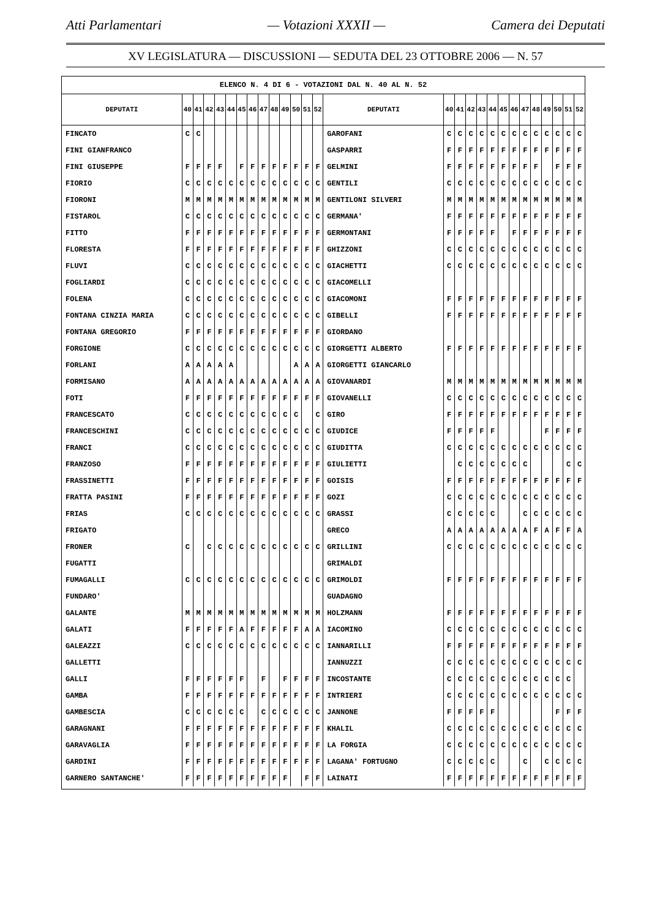Atti Parlamentari — Votazioni XXXII — Camera dei Deputati
XV LEGISLATURA — DISCUSSIONI — SEDUTA DEL 23 OTTOBRE 2006 — N. 57
| ELENCO N. 4 DI 6 - VOTAZIONI DAL N. 40 AL N. 52 | | | | | | | | | | | | | | | | | | | | | | | | | | | |
| DEPUTATI | 40 | 41 | 42 | 43 | 44 | 45 | 46 | 47 | 48 | 49 | 50 | 51 | 52 | DEPUTATI | 40 | 41 | 42 | 43 | 44 | 45 | 46 | 47 | 48 | 49 | 50 | 51 | 52 |
| FINCATO | C | C | | | | | | | | | | | | GAROFANI | C | C | C | C | C | C | C | C | C | C | C | C | C |
| FINI GIANFRANCO | | | | | | | | | | | | | | GASPARRI | F | F | F | F | F | F | F | F | F | F | F | F | F |
| FINI GIUSEPPE | F | F | F | F | | F | F | F | F | F | F | F | F | GELMINI | F | F | F | F | F | F | F | F | F | | F | F | F |
| FIORIO | C | C | C | C | C | C | C | C | C | C | C | C | C | GENTILI | C | C | C | C | C | C | C | C | C | C | C | C | C |
| FIORONI | M | M | M | M | M | M | M | M | M | M | M | M | M | GENTILONI SILVERI | M | M | M | M | M | M | M | M | M | M | M | M | M |
| FISTAROL | C | C | C | C | C | C | C | C | C | C | C | C | C | GERMANA' | F | F | F | F | F | F | F | F | F | F | F | F | F |
| FITTO | F | F | F | F | F | F | F | F | F | F | F | F | F | GERMONTANI | F | F | F | F | F | | F | F | F | F | F | F | F |
| FLORESTA | F | F | F | F | F | F | F | F | F | F | F | F | F | GHIZZONI | C | C | C | C | C | C | C | C | C | C | C | C | C |
| FLUVI | C | C | C | C | C | C | C | C | C | C | C | C | C | GIACHETTI | C | C | C | C | C | C | C | C | C | C | C | C | C |
| FOGLIARDI | C | C | C | C | C | C | C | C | C | C | C | C | C | GIACOMELLI | | | | | | | | | | | | | |
| FOLENA | C | C | C | C | C | C | C | C | C | C | C | C | C | GIACOMONI | F | F | F | F | F | F | F | F | F | F | F | F | F |
| FONTANA CINZIA MARIA | C | C | C | C | C | C | C | C | C | C | C | C | C | GIBELLI | F | F | F | F | F | F | F | F | F | F | F | F | F |
| FONTANA GREGORIO | F | F | F | F | F | F | F | F | F | F | F | F | F | GIORDANO | | | | | | | | | | | | | |
| FORGIONE | C | C | C | C | C | C | C | C | C | C | C | C | C | GIORGETTI ALBERTO | F | F | F | F | F | F | F | F | F | F | F | F | F |
| FORLANI | A | A | A | A | A | | | | | | A | A | A | GIORGETTI GIANCARLO | | | | | | | | | | | | | |
| FORMISANO | A | A | A | A | A | A | A | A | A | A | A | A | A | GIOVANARDI | M | M | M | M | M | M | M | M | M | M | M | M | M |
| FOTI | F | F | F | F | F | F | F | F | F | F | F | F | F | GIOVANELLI | C | C | C | C | C | C | C | C | C | C | C | C | C |
| FRANCESCATO | C | C | C | C | C | C | C | C | C | C | C | | C | GIRO | F | F | F | F | F | F | F | F | F | F | F | F | F |
| FRANCESCHINI | C | C | C | C | C | C | C | C | C | C | C | C | C | GIUDICE | F | F | F | F | F | | | | | F | F | F | F |
| FRANCI | C | C | C | C | C | C | C | C | C | C | C | C | C | GIUDITTA | C | C | C | C | C | C | C | C | C | C | C | C | C |
| FRANZOSO | F | F | F | F | F | F | F | F | F | F | F | F | F | GIULIETTI | | C | C | C | C | C | C | C | | | | C | C |
| FRASSINETTI | F | F | F | F | F | F | F | F | F | F | F | F | F | GOISIS | F | F | F | F | F | F | F | F | F | F | F | F | F |
| FRATTA PASINI | F | F | F | F | F | F | F | F | F | F | F | F | F | GOZI | C | C | C | C | C | C | C | C | C | C | C | C | C |
| FRIAS | C | C | C | C | C | C | C | C | C | C | C | C | C | GRASSI | C | C | C | C | C | | | C | C | C | C | C | C |
| FRIGATO | | | | | | | | | | | | | | GRECO | A | A | A | A | A | A | A | A | F | A | F | F | A |
| FRONER | C | | C | C | C | C | C | C | C | C | C | C | C | GRILLINI | C | C | C | C | C | C | C | C | C | C | C | C | C |
| FUGATTI | | | | | | | | | | | | | | GRIMALDI | | | | | | | | | | | | | |
| FUMAGALLI | C | C | C | C | C | C | C | C | C | C | C | C | C | GRIMOLDI | F | F | F | F | F | F | F | F | F | F | F | F | F |
| FUNDARO' | | | | | | | | | | | | | | GUADAGNO | | | | | | | | | | | | | |
| GALANTE | M | M | M | M | M | M | M | M | M | M | M | M | M | HOLZMANN | F | F | F | F | F | F | F | F | F | F | F | F | F |
| GALATI | F | F | F | F | F | A | F | F | F | F | F | A | A | IACOMINO | C | C | C | C | C | C | C | C | C | C | C | C | C |
| GALEAZZI | C | C | C | C | C | C | C | C | C | C | C | C | C | IANNARILLI | F | F | F | F | F | F | F | F | F | F | F | F | F |
| GALLETTI | | | | | | | | | | | | | | IANNUZZI | C | C | C | C | C | C | C | C | C | C | C | C | C |
| GALLI | F | F | F | F | F | F | | F | | F | F | F | F | INCOSTANTE | C | C | C | C | C | C | C | C | C | C | C | C | |
| GAMBA | F | F | F | F | F | F | F | F | F | F | F | F | F | INTRIERI | C | C | C | C | C | C | C | C | C | C | C | C | C |
| GAMBESCIA | C | C | C | C | C | C | | C | C | C | C | C | C | JANNONE | F | F | F | F | F | | | | | | F | F | F |
| GARAGNANI | F | F | F | F | F | F | F | F | F | F | F | F | F | KHALIL | C | C | C | C | C | C | C | C | C | C | C | C | C |
| GARAVAGLIA | F | F | F | F | F | F | F | F | F | F | F | F | F | LA FORGIA | C | C | C | C | C | C | C | C | C | C | C | C | C |
| GARDINI | F | F | F | F | F | F | F | F | F | F | F | F | F | LAGANA' FORTUGNO | C | C | C | C | C | | | C | | C | C | C | C |
| GARNERO SANTANCHE' | F | F | F | F | F | F | F | F | F | F | | F | F | LAINATI | F | F | F | F | F | F | F | F | F | F | F | F | F |